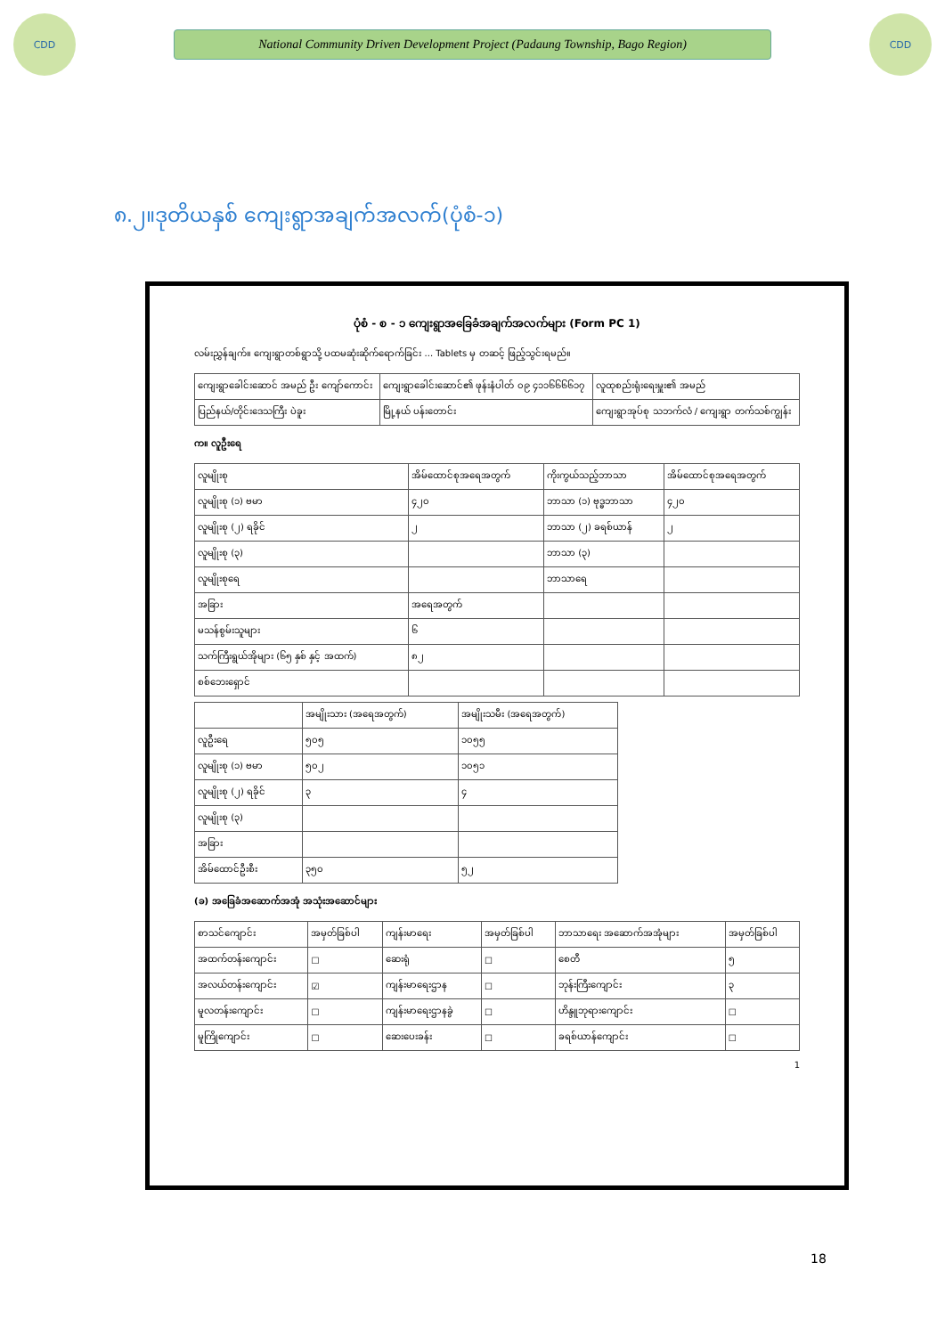CDD
National Community Driven Development Project (Padaung Township, Bago Region)
CDD
၈.၂။ဒုတိယနှစ် ကျေးရွာအချက်အလက်(ပုံစံ-၁)
ပုံစံ - စ - ၁ ကျေးရွာအခြေခံအချက်အလက်များ (Form PC 1)
လမ်းညွှန်ချက်။ ကျေးရွာတစ်ရွာသို့ ပထမဆုံးဆိုက်ရောက်ခြင်း ... Tablets မှ တဆင့် ဖြည့်သွင်းရမည်။
| ကျေးရွာခေါင်းဆောင် အမည် ဦး ကျော်ကောင်း | ကျေးရွာခေါင်းဆောင်၏ ဖုန်းနံပါတ် ၀၉ ၄၁၁၆၆၆၆၁၇ | လူထုစည်းရုံးရေးမှူး၏ အမည် |
| ပြည်နယ်/တိုင်းဒေသကြီး ပဲခူး | မြို့နယ် ပန်းတောင်း | ကျေးရွာအုပ်စု သဘက်လံ / ကျေးရွာ တက်သစ်ကျွန်း |
က။ လူဦးရေ
| လူမျိုးစု | အိမ်ထောင်စုအရေအတွက် | ကိုးကွယ်သည့်ဘာသာ | အိမ်ထောင်စုအရေအတွက် |
| --- | --- | --- | --- |
| လူမျိုးစု (၁) ဗမာ | ၄၂၀ | ဘာသာ (၁) ဗုဒ္ဓဘာသာ | ၄၂၀ |
| လူမျိုးစု (၂) ရခိုင် | ၂ | ဘာသာ (၂) ခရစ်ယာန် | ၂ |
| လူမျိုးစု (၃) | | ဘာသာ (၃) | |
| လူမျိုးစုရေ | | ဘာသာရေ | |
| အခြား | အရေအတွက် | | |
| မသန်စွမ်းသူများ | ၆ | | |
| သက်ကြီးရွယ်အိုများ (၆၅ နှစ် နှင့် အထက်) | ၈၂ | | |
| စစ်ဘေးရှောင် | | | |
| | အမျိုးသား (အရေအတွက်) | အမျိုးသမီး (အရေအတွက်) |
| --- | --- | --- |
| လူဦးရေ | ၅၀၅ | ၁၀၅၅ |
| လူမျိုးစု (၁) ဗမာ | ၅၀၂ | ၁၀၅၁ |
| လူမျိုးစု (၂) ရခိုင် | ၃ | ၄ |
| လူမျိုးစု (၃) | | |
| အခြား | | |
| အိမ်ထောင်ဦးစီး | ၃၅၀ | ၅၂ |
(ခ) အခြေခံအဆောက်အအုံ အသုံးအဆောင်များ
| စာသင်ကျောင်း | အမှတ်ခြစ်ပါ | ကျန်းမာရေး | အမှတ်ခြစ်ပါ | ဘာသာရေး အဆောက်အအုံများ | အမှတ်ခြစ်ပါ |
| --- | --- | --- | --- | --- | --- |
| အထက်တန်းကျောင်း | ☐ | ဆေးရုံ | ☐ | စေတီ | ၅ |
| အလယ်တန်းကျောင်း | ☑ | ကျန်းမာရေးဌာန | ☐ | ဘုန်းကြီးကျောင်း | ၃ |
| မူလတန်းကျောင်း | ☐ | ကျန်းမာရေးဌာနခွဲ | ☐ | ဟိန္ဒူဘုရားကျောင်း | ☐ |
| မူကြိုကျောင်း | ☐ | ဆေးပေးခန်း | ☐ | ခရစ်ယာန်ကျောင်း | ☐ |
1
18